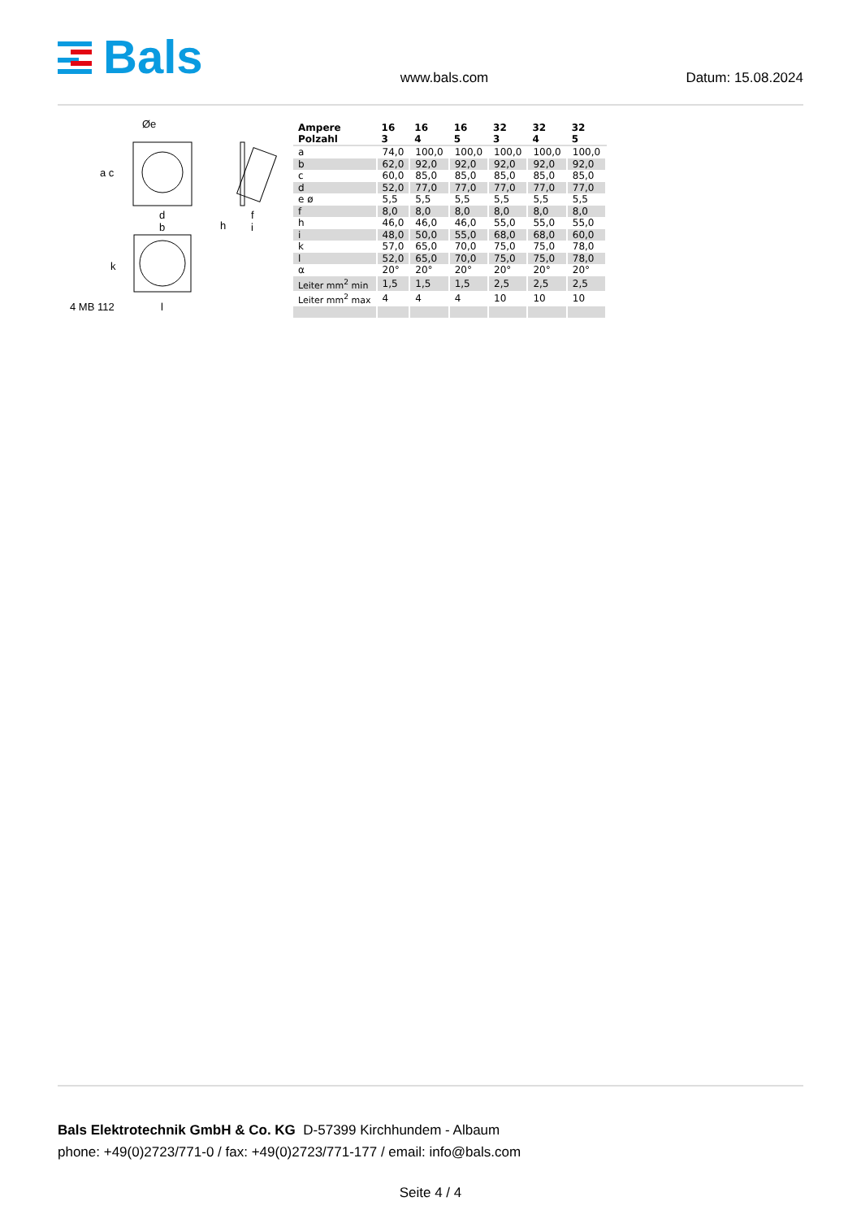Bals
www.bals.com
Datum: 15.08.2024
Øe
a c
d
b h
f
i
k
4 MB 112 l
| Ampere Polzahl | 16 3 | 16 4 | 16 5 | 32 3 | 32 4 | 32 5 |
| --- | --- | --- | --- | --- | --- | --- |
| a | 74,0 | 100,0 | 100,0 | 100,0 | 100,0 | 100,0 |
| b | 62,0 | 92,0 | 92,0 | 92,0 | 92,0 | 92,0 |
| c | 60,0 | 85,0 | 85,0 | 85,0 | 85,0 | 85,0 |
| d | 52,0 | 77,0 | 77,0 | 77,0 | 77,0 | 77,0 |
| e ø | 5,5 | 5,5 | 5,5 | 5,5 | 5,5 | 5,5 |
| f | 8,0 | 8,0 | 8,0 | 8,0 | 8,0 | 8,0 |
| h | 46,0 | 46,0 | 46,0 | 55,0 | 55,0 | 55,0 |
| i | 48,0 | 50,0 | 55,0 | 68,0 | 68,0 | 60,0 |
| k | 57,0 | 65,0 | 70,0 | 75,0 | 75,0 | 78,0 |
| l | 52,0 | 65,0 | 70,0 | 75,0 | 75,0 | 78,0 |
| α | 20° | 20° | 20° | 20° | 20° | 20° |
| Leiter mm<sup>2</sup> min | 1,5 | 1,5 | 1,5 | 2,5 | 2,5 | 2,5 |
| Leiter mm<sup>2</sup> max | 4 | 4 | 4 | 10 | 10 | 10 |
Bals Elektrotechnik GmbH & Co. KG D-57399 Kirchhundem - Albaum
phone: +49(0)2723/771-0 / fax: +49(0)2723/771-177 / email: info@bals.com
Seite 4 / 4